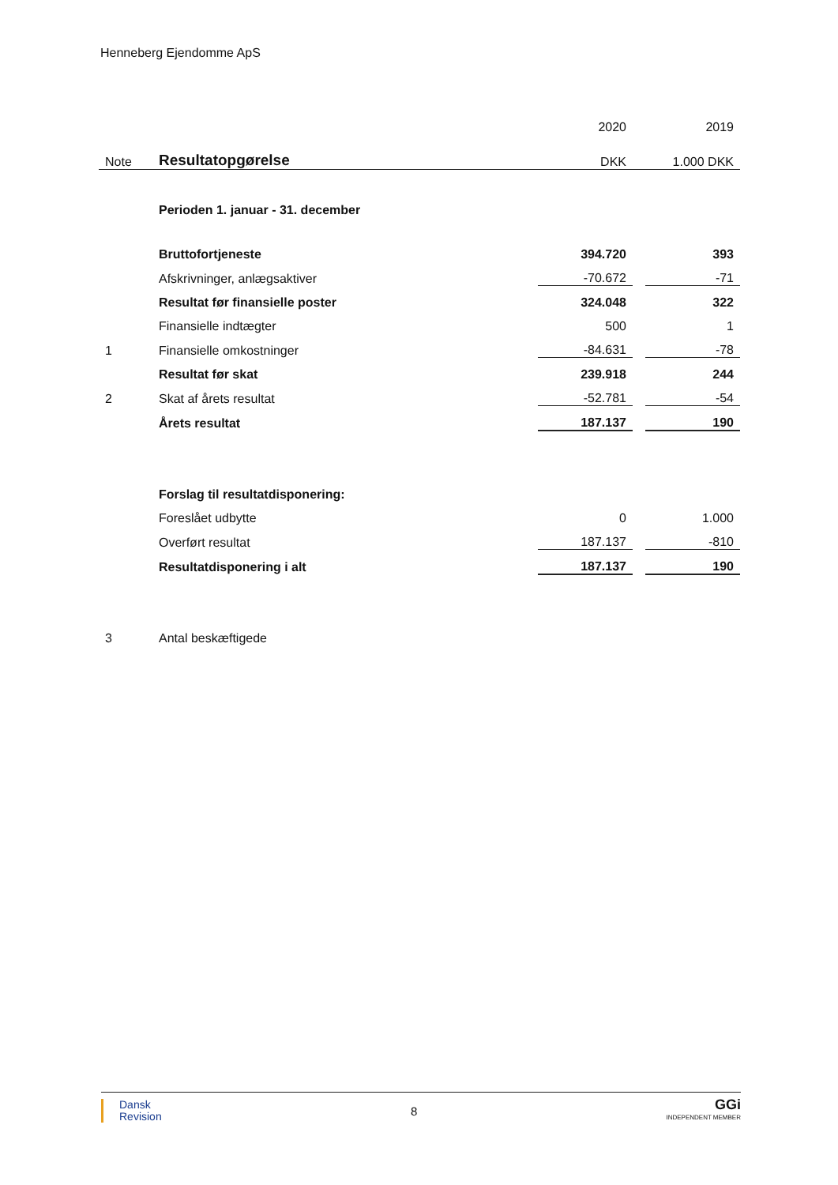Henneberg Ejendomme ApS
| | | 2020 | | 2019 |
| Note | Resultatopgørelse | DKK | | 1.000 DKK |
| | Perioden 1. januar - 31. december | | | |
| | Bruttofortjeneste | 394.720 | | 393 |
| | Afskrivninger, anlægsaktiver | -70.672 | | -71 |
| | Resultat før finansielle poster | 324.048 | | 322 |
| | Finansielle indtægter | 500 | | 1 |
| 1 | Finansielle omkostninger | -84.631 | | -78 |
| | Resultat før skat | 239.918 | | 244 |
| 2 | Skat af årets resultat | -52.781 | | -54 |
| | Årets resultat | 187.137 | | 190 |
| | Forslag til resultatdisponering: | | | |
| | Foreslået udbytte | 0 | | 1.000 |
| | Overført resultat | 187.137 | | -810 |
| | Resultatdisponering i alt | 187.137 | | 190 |
| 3 | Antal beskæftigede | | | |
Dansk
Revision
8
GGi
INDEPENDENT MEMBER